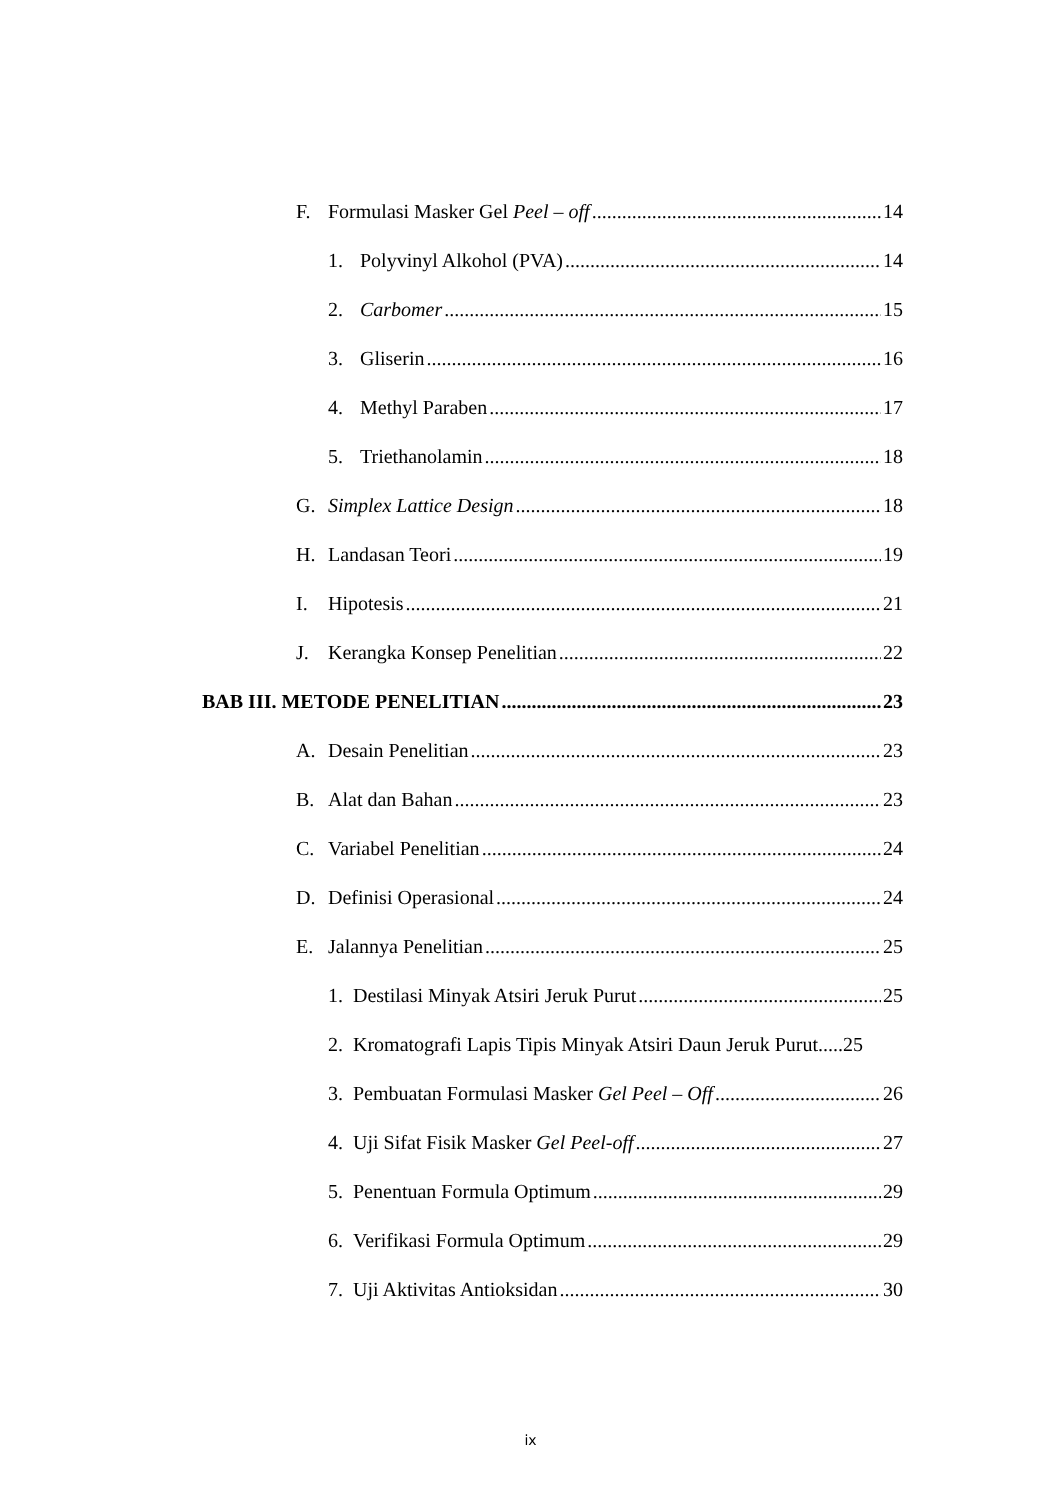F. Formulasi Masker Gel Peel – off 14
1. Polyvinyl Alkohol (PVA) 14
2. Carbomer 15
3. Gliserin 16
4. Methyl Paraben 17
5. Triethanolamin 18
G. Simplex Lattice Design 18
H. Landasan Teori 19
I. Hipotesis 21
J. Kerangka Konsep Penelitian 22
BAB III. METODE PENELITIAN 23
A. Desain Penelitian 23
B. Alat dan Bahan 23
C. Variabel Penelitian 24
D. Definisi Operasional 24
E. Jalannya Penelitian 25
1. Destilasi Minyak Atsiri Jeruk Purut 25
2. Kromatografi Lapis Tipis Minyak Atsiri Daun Jeruk Purut.....25
3. Pembuatan Formulasi Masker Gel Peel – Off 26
4. Uji Sifat Fisik Masker Gel Peel-off 27
5. Penentuan Formula Optimum 29
6. Verifikasi Formula Optimum 29
7. Uji Aktivitas Antioksidan 30
ix